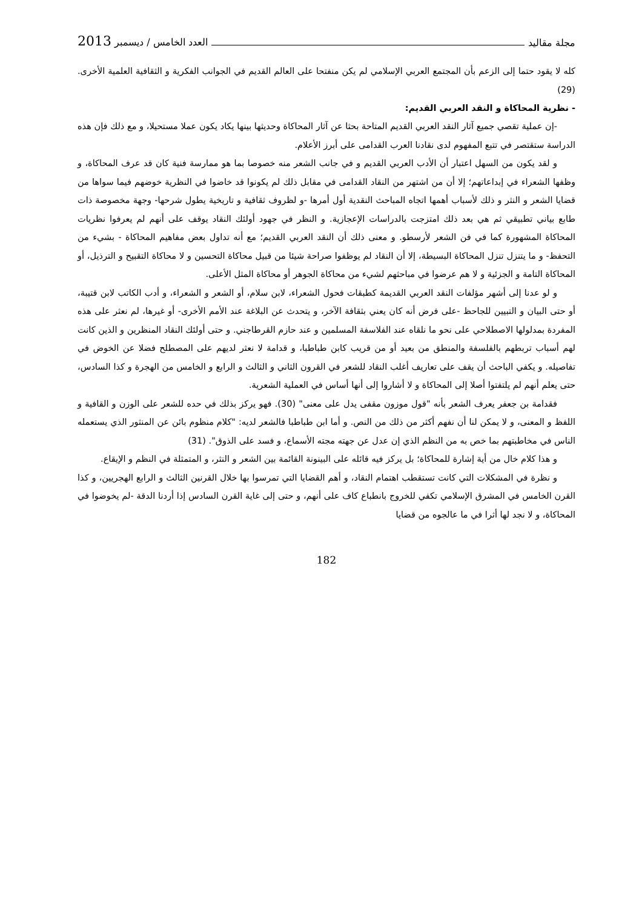مجلة مقاليد العدد الخامس / ديسمبر 2013
كله لا يقود حتما إلى الزعم بأن المجتمع العربي الإسلامي لم يكن منفتحا على العالم القديم في الجوانب الفكرية و الثقافية العلمية الأخرى. (29)
- نظرية المحاكاة و النقد العربي القديم:
-إن عملية تقصي جميع آثار النقد العربي القديم المتاحة بحثا عن آثار المحاكاة وحديثها بينها يكاد يكون عملا مستحيلا، و مع ذلك فإن هذه الدراسة ستقتصر في تتبع المفهوم لدى نقادنا العرب القدامى على أبرز الأعلام.
و لقد يكون من السهل اعتبار أن الأدب العربي القديم و في جانب الشعر منه خصوصا بما هو ممارسة فنية كان قد عرف المحاكاة، و وظفها الشعراء في إبداعاتهم؛ إلا أن من اشتهر من النقاد القدامى في مقابل ذلك لم يكونوا قد خاضوا في النظرية خوضهم فيما سواها من قضايا الشعر و النثر و ذلك لأسباب أهمها اتجاه المباحث النقدية أول أمرها -و لظروف ثقافية و تاريخية يطول شرحها- وجهة مخصوصة ذات طابع بياني تطبيقي ثم هي بعد ذلك امتزجت بالدراسات الإعجازية. و النظر في جهود أولئك النقاد يوقف على أنهم لم يعرفوا نظريات المحاكاة المشهورة كما في فن الشعر لأرسطو. و معنى ذلك أن النقد العربي القديم؛ مع أنه تداول بعض مفاهيم المحاكاة - بشيء من التحفظ- و ما يتنزل تنزل المحاكاة البسيطة، إلا أن النقاد لم يوظفوا صراحة شيئا من قبيل محاكاة التحسين و لا محاكاة التقبيح و الترذيل، أو المحاكاة التامة و الجزئية و لا هم عرضوا في مباحثهم لشيء من محاكاة الجوهر أو محاكاة المثل الأعلى.
و لو عدنا إلى أشهر مؤلفات النقد العربي القديمة كطبقات فحول الشعراء، لابن سلام، أو الشعر و الشعراء، و أدب الكاتب لابن قتيبة، أو حتى البيان و التبيين للجاحظ -على فرض أنه كان يعني بثقافة الآخر، و يتحدث عن البلاغة عند الأمم الأخرى- أو غيرها، لم نعثر على هذه المفردة بمدلولها الاصطلاحي على نحو ما نلقاه عند الفلاسفة المسلمين و عند حازم القرطاجني. و حتى أولئك النقاد المنظرين و الذين كانت لهم أسباب تربطهم بالفلسفة والمنطق من بعيد أو من قريب كابن طباطبا، و قدامة لا نعثر لديهم على المصطلح فضلا عن الخوض في تفاصيله. و يكفي الباحث أن يقف على تعاريف أغلب النقاد للشعر في القرون الثاني و الثالث و الرابع و الخامس من الهجرة و كذا السادس، حتى يعلم أنهم لم يلتفتوا أصلا إلى المحاكاة و لا أشاروا إلى أنها أساس في العملية الشعرية.
فقدامة بن جعفر يعرف الشعر بأنه "قول موزون مقفى يدل على معنى" (30). فهو يركز بذلك في حده للشعر على الوزن و القافية و اللفظ و المعنى، و لا يمكن لنا أن نفهم أكثر من ذلك من النص. و أما ابن طباطبا فالشعر لديه: "كلام منظوم بائن عن المنثور الذي يستعمله الناس في مخاطبتهم بما خص به من النظم الذي إن عدل عن جهته مجته الأسماع، و فسد على الذوق". (31)
و هذا كلام خال من أية إشارة للمحاكاة؛ بل يركز فيه قائله على البينونة القائمة بين الشعر و النثر، و المتمثلة في النظم و الإيقاع.
و نظرة في المشكلات التي كانت تستقطب اهتمام النقاد، و أهم القضايا التي تمرسوا بها خلال القرنين الثالث و الرابع الهجريين، و كذا القرن الخامس في المشرق الإسلامي تكفي للخروج بانطباع كاف على أنهم، و حتى إلى غاية القرن السادس إذا أردنا الدقة -لم يخوضوا في المحاكاة، و لا نجد لها أثرا في ما عالجوه من قضايا
182